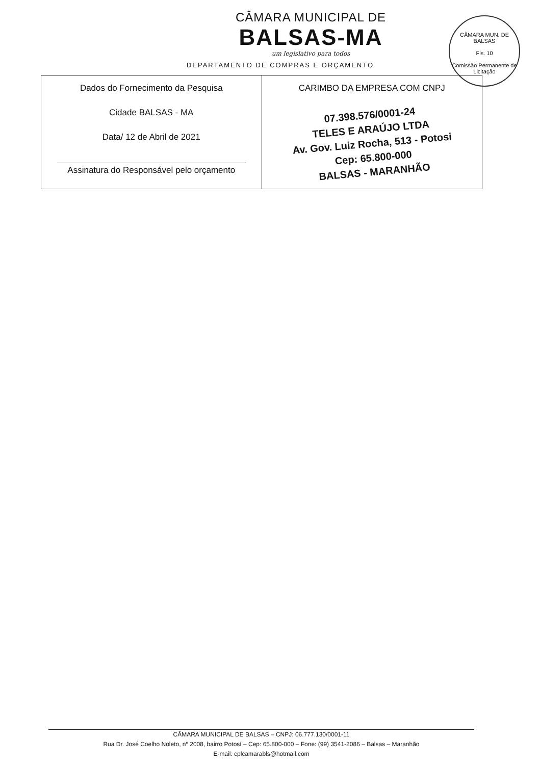CÂMARA MUN. DE BALSAS
Fls. 10
Comissão Permanente de Licitação
CÂMARA MUNICIPAL DE
BALSAS-MA
um legislativo para todos
DEPARTAMENTO DE COMPRAS E ORÇAMENTO
| Dados do Fornecimento da Pesquisa Cidade BALSAS - MA Data/ 12 de Abril de 2021 Assinatura do Responsável pelo orçamento | CARIMBO DA EMPRESA COM CNPJ 07.398.576/0001-24 TELES E ARAÚJO LTDA Av. Gov. Luiz Rocha, 513 - Potosi Cep: 65.800-000 BALSAS - MARANHÃO |
CÂMARA MUNICIPAL DE BALSAS – CNPJ: 06.777.130/0001-11
Rua Dr. José Coelho Noleto, nº 2008, bairro Potosí – Cep: 65.800-000 – Fone: (99) 3541-2086 – Balsas – Maranhão
E-mail: cplcamarabls@hotmail.com